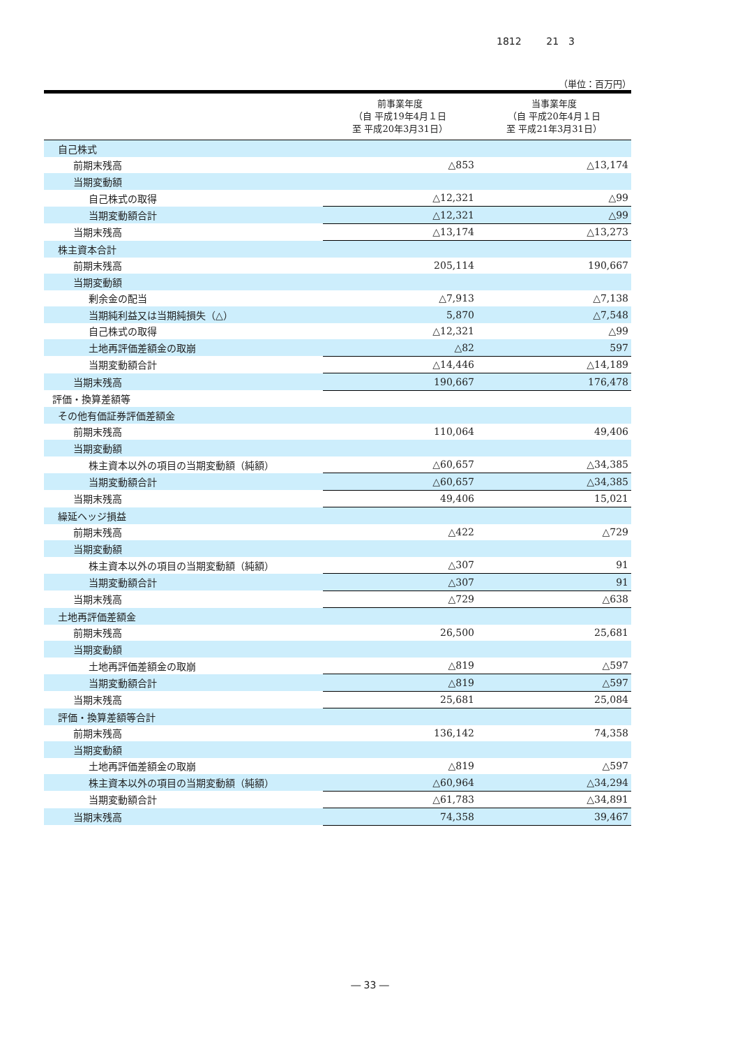1812 21　3
（単位：百万円）
| | 前事業年度 （自 平成19年4月１日 至 平成20年3月31日） | 当事業年度 （自 平成20年4月１日 至 平成21年3月31日） |
| --- | --- | --- |
| 自己株式 | | |
| 前期末残高 | △853 | △13,174 |
| 当期変動額 | | |
| 自己株式の取得 | △12,321 | △99 |
| 当期変動額合計 | △12,321 | △99 |
| 当期末残高 | △13,174 | △13,273 |
| 株主資本合計 | | |
| 前期末残高 | 205,114 | 190,667 |
| 当期変動額 | | |
| 剰余金の配当 | △7,913 | △7,138 |
| 当期純利益又は当期純損失（△） | 5,870 | △7,548 |
| 自己株式の取得 | △12,321 | △99 |
| 土地再評価差額金の取崩 | △82 | 597 |
| 当期変動額合計 | △14,446 | △14,189 |
| 当期末残高 | 190,667 | 176,478 |
| 評価・換算差額等 | | |
| その他有価証券評価差額金 | | |
| 前期末残高 | 110,064 | 49,406 |
| 当期変動額 | | |
| 株主資本以外の項目の当期変動額（純額） | △60,657 | △34,385 |
| 当期変動額合計 | △60,657 | △34,385 |
| 当期末残高 | 49,406 | 15,021 |
| 繰延ヘッジ損益 | | |
| 前期末残高 | △422 | △729 |
| 当期変動額 | | |
| 株主資本以外の項目の当期変動額（純額） | △307 | 91 |
| 当期変動額合計 | △307 | 91 |
| 当期末残高 | △729 | △638 |
| 土地再評価差額金 | | |
| 前期末残高 | 26,500 | 25,681 |
| 当期変動額 | | |
| 土地再評価差額金の取崩 | △819 | △597 |
| 当期変動額合計 | △819 | △597 |
| 当期末残高 | 25,681 | 25,084 |
| 評価・換算差額等合計 | | |
| 前期末残高 | 136,142 | 74,358 |
| 当期変動額 | | |
| 土地再評価差額金の取崩 | △819 | △597 |
| 株主資本以外の項目の当期変動額（純額） | △60,964 | △34,294 |
| 当期変動額合計 | △61,783 | △34,891 |
| 当期末残高 | 74,358 | 39,467 |
― 33 ―